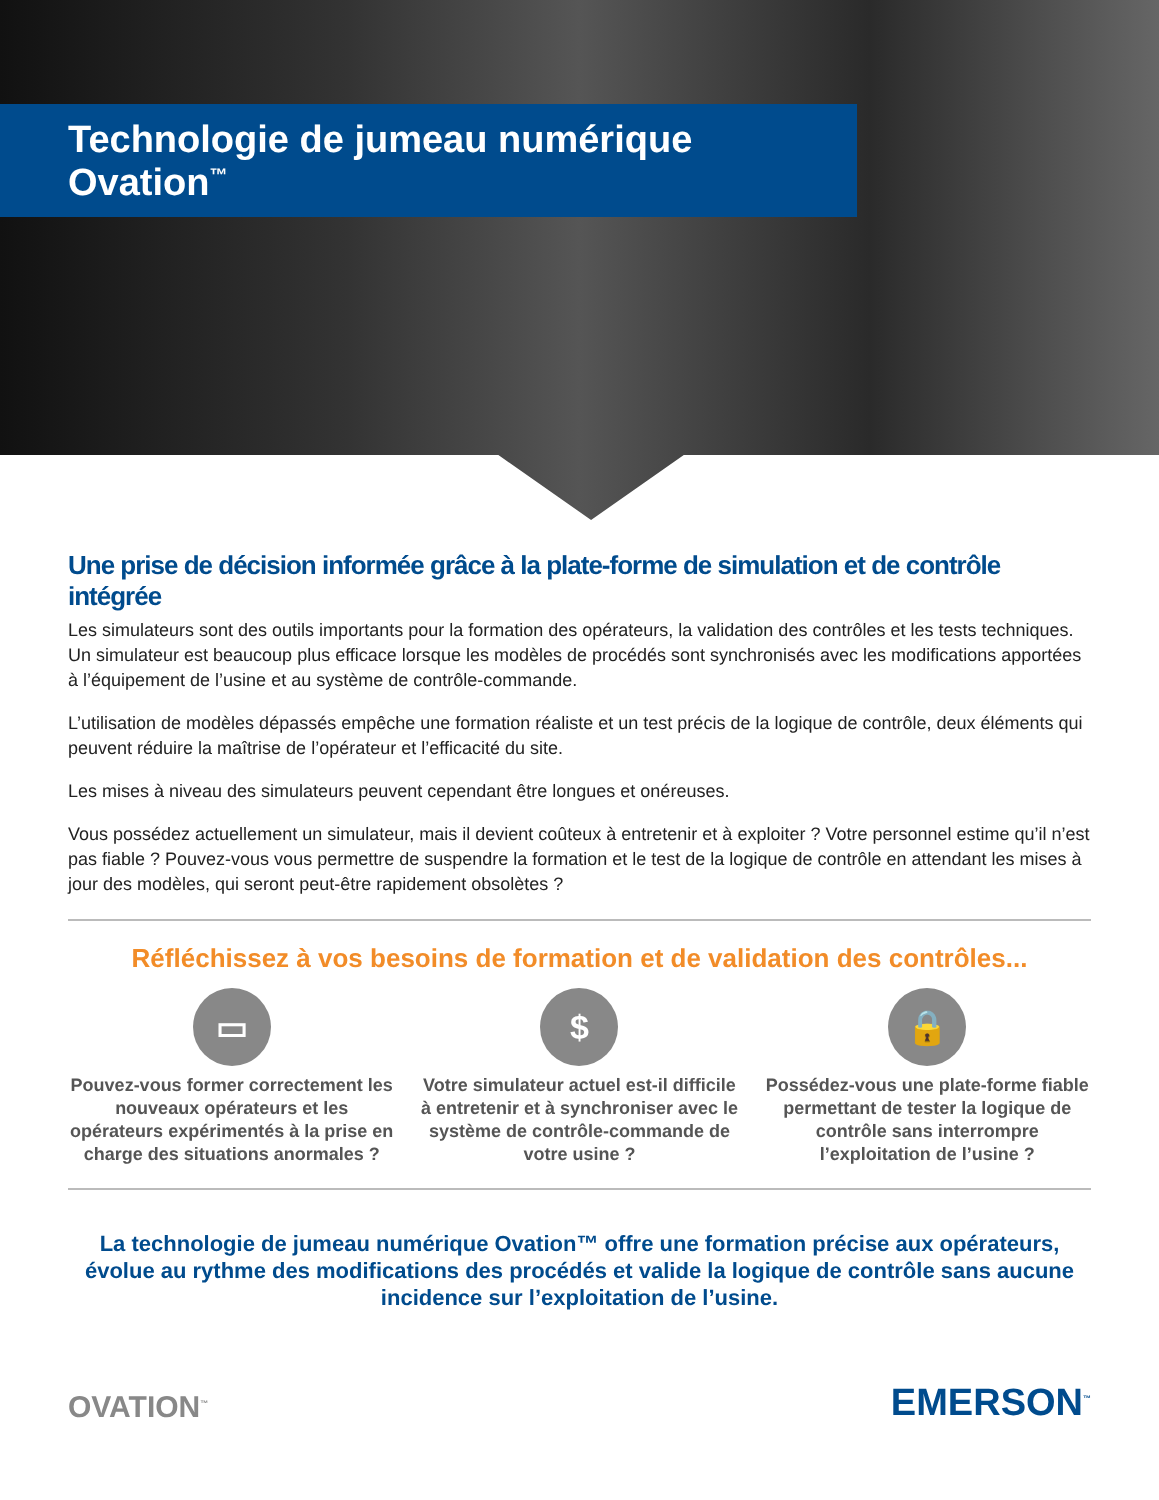Technologie de jumeau numérique Ovation<sup>™</sup>
Une prise de décision informée grâce à la plate-forme de simulation et de contrôle intégrée
Les simulateurs sont des outils importants pour la formation des opérateurs, la validation des contrôles et les tests techniques. Un simulateur est beaucoup plus efficace lorsque les modèles de procédés sont synchronisés avec les modifications apportées à l’équipement de l’usine et au système de contrôle-commande.
L’utilisation de modèles dépassés empêche une formation réaliste et un test précis de la logique de contrôle, deux éléments qui peuvent réduire la maîtrise de l’opérateur et l’efficacité du site.
Les mises à niveau des simulateurs peuvent cependant être longues et onéreuses.
Vous possédez actuellement un simulateur, mais il devient coûteux à entretenir et à exploiter ? Votre personnel estime qu’il n’est pas fiable ? Pouvez-vous vous permettre de suspendre la formation et le test de la logique de contrôle en attendant les mises à jour des modèles, qui seront peut-être rapidement obsolètes ?
Réfléchissez à vos besoins de formation et de validation des contrôles...
▭
Pouvez-vous former correctement les nouveaux opérateurs et les opérateurs expérimentés à la prise en charge des situations anormales ?
$
Votre simulateur actuel est-il difficile à entretenir et à synchroniser avec le système de contrôle-commande de votre usine ?
🔒
Possédez-vous une plate-forme fiable permettant de tester la logique de contrôle sans interrompre l’exploitation de l’usine ?
La technologie de jumeau numérique Ovation™ offre une formation précise aux opérateurs, évolue au rythme des modifications des procédés et valide la logique de contrôle sans aucune incidence sur l’exploitation de l’usine.
OVATION<sup>™</sup>
EMERSON<sup>™</sup>